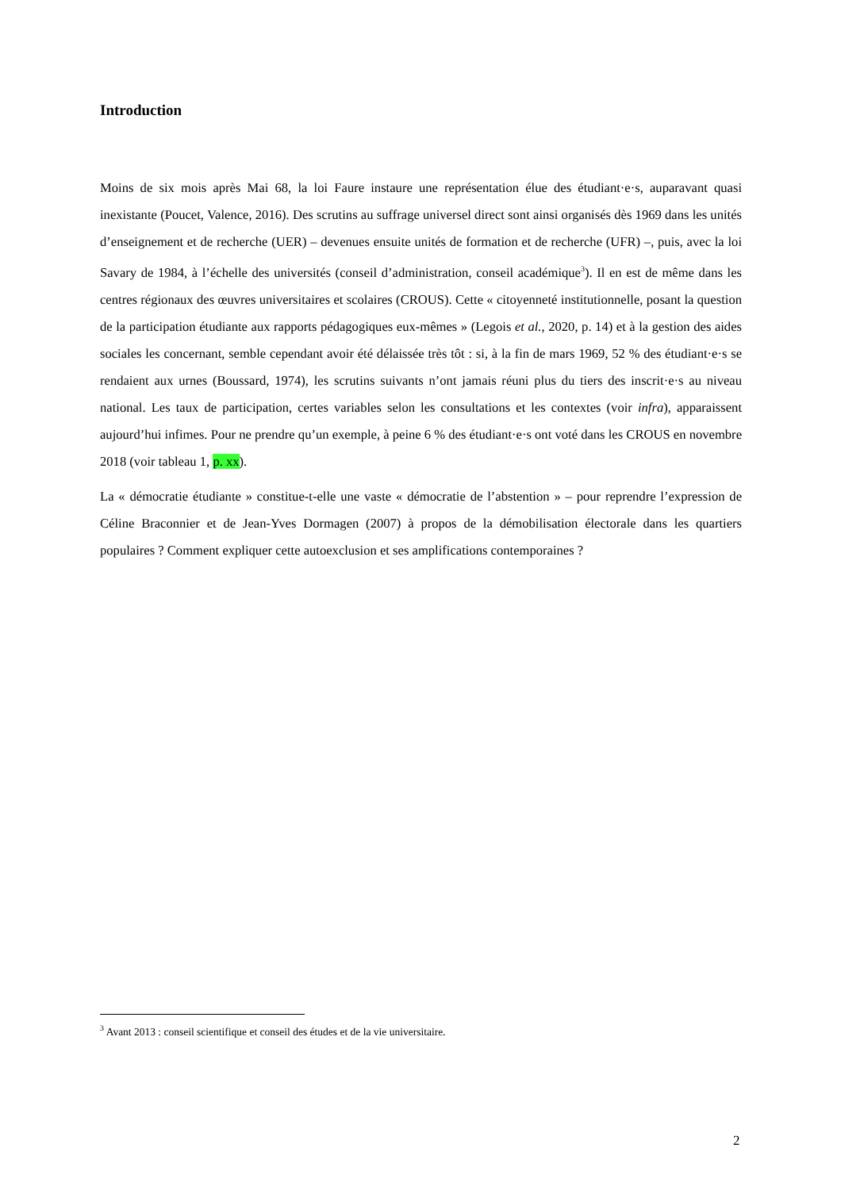Introduction
Moins de six mois après Mai 68, la loi Faure instaure une représentation élue des étudiant·e·s, auparavant quasi inexistante (Poucet, Valence, 2016). Des scrutins au suffrage universel direct sont ainsi organisés dès 1969 dans les unités d’enseignement et de recherche (UER) – devenues ensuite unités de formation et de recherche (UFR) –, puis, avec la loi Savary de 1984, à l’échelle des universités (conseil d’administration, conseil académique<sup>3</sup>). Il en est de même dans les centres régionaux des œuvres universitaires et scolaires (CROUS). Cette « citoyenneté institutionnelle, posant la question de la participation étudiante aux rapports pédagogiques eux-mêmes » (Legois et al., 2020, p. 14) et à la gestion des aides sociales les concernant, semble cependant avoir été délaissée très tôt : si, à la fin de mars 1969, 52 % des étudiant·e·s se rendaient aux urnes (Boussard, 1974), les scrutins suivants n’ont jamais réuni plus du tiers des inscrit·e·s au niveau national. Les taux de participation, certes variables selon les consultations et les contextes (voir infra), apparaissent aujourd’hui infimes. Pour ne prendre qu’un exemple, à peine 6 % des étudiant·e·s ont voté dans les CROUS en novembre 2018 (voir tableau 1, p. xx).
La « démocratie étudiante » constitue-t-elle une vaste « démocratie de l’abstention » – pour reprendre l’expression de Céline Braconnier et de Jean-Yves Dormagen (2007) à propos de la démobilisation électorale dans les quartiers populaires ? Comment expliquer cette autoexclusion et ses amplifications contemporaines ?
<sup>3</sup> Avant 2013 : conseil scientifique et conseil des études et de la vie universitaire.
2